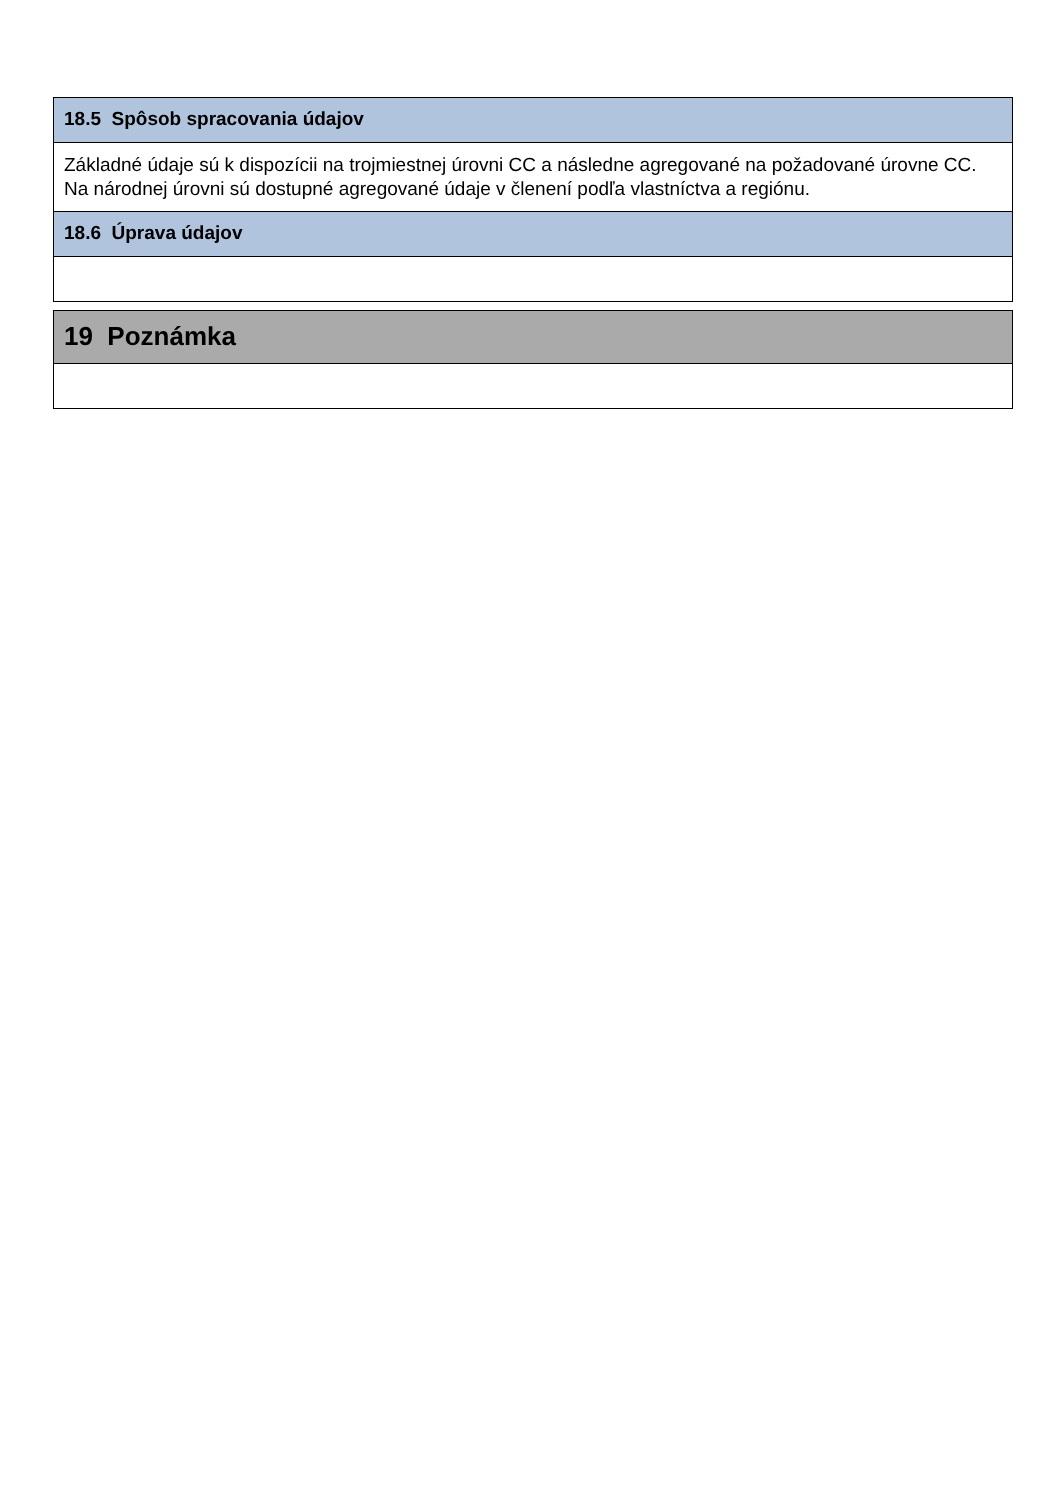18.5 Spôsob spracovania údajov
Základné údaje sú k dispozícii na trojmiestnej úrovni CC a následne agregované na požadované úrovne CC. Na národnej úrovni sú dostupné agregované údaje v členení podľa vlastníctva a regiónu.
18.6 Úprava údajov
19 Poznámka